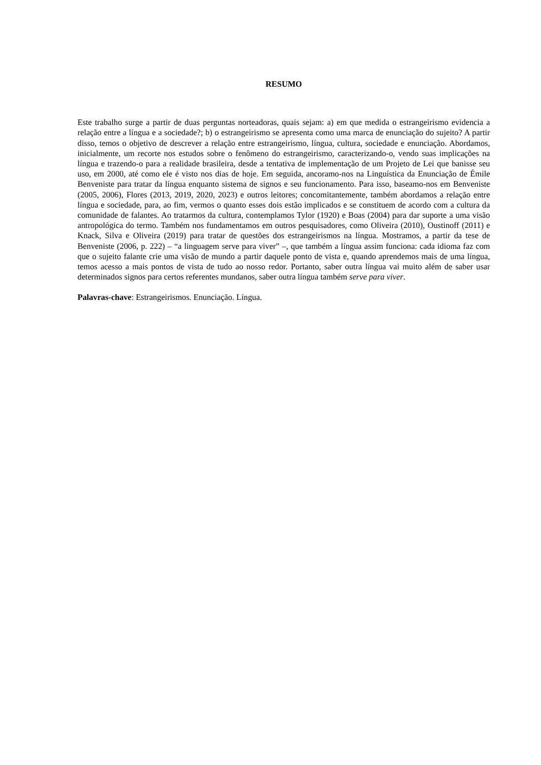RESUMO
Este trabalho surge a partir de duas perguntas norteadoras, quais sejam: a) em que medida o estrangeirismo evidencia a relação entre a língua e a sociedade?; b) o estrangeirismo se apresenta como uma marca de enunciação do sujeito? A partir disso, temos o objetivo de descrever a relação entre estrangeirismo, língua, cultura, sociedade e enunciação. Abordamos, inicialmente, um recorte nos estudos sobre o fenômeno do estrangeirismo, caracterizando-o, vendo suas implicações na língua e trazendo-o para a realidade brasileira, desde a tentativa de implementação de um Projeto de Lei que banisse seu uso, em 2000, até como ele é visto nos dias de hoje. Em seguida, ancoramo-nos na Linguística da Enunciação de Émile Benveniste para tratar da língua enquanto sistema de signos e seu funcionamento. Para isso, baseamo-nos em Benveniste (2005, 2006), Flores (2013, 2019, 2020, 2023) e outros leitores; concomitantemente, também abordamos a relação entre língua e sociedade, para, ao fim, vermos o quanto esses dois estão implicados e se constituem de acordo com a cultura da comunidade de falantes. Ao tratarmos da cultura, contemplamos Tylor (1920) e Boas (2004) para dar suporte a uma visão antropológica do termo. Também nos fundamentamos em outros pesquisadores, como Oliveira (2010), Oustinoff (2011) e Knack, Silva e Oliveira (2019) para tratar de questões dos estrangeirismos na língua. Mostramos, a partir da tese de Benveniste (2006, p. 222) – “a linguagem serve para viver” –, que também a língua assim funciona: cada idioma faz com que o sujeito falante crie uma visão de mundo a partir daquele ponto de vista e, quando aprendemos mais de uma língua, temos acesso a mais pontos de vista de tudo ao nosso redor. Portanto, saber outra língua vai muito além de saber usar determinados signos para certos referentes mundanos, saber outra língua também serve para viver.
Palavras-chave: Estrangeirismos. Enunciação. Língua.